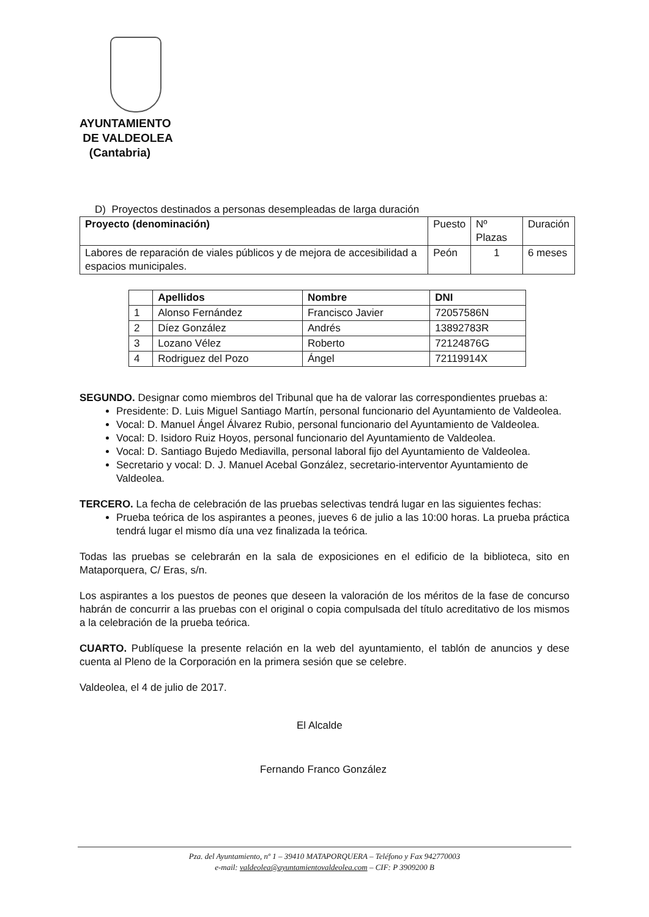AYUNTAMIENTO
DE VALDEOLEA
(Cantabria)
D) Proyectos destinados a personas desempleadas de larga duración
| Proyecto (denominación) | Puesto | Nº Plazas | Duración |
| Labores de reparación de viales públicos y de mejora de accesibilidad a espacios municipales. | Peón | 1 | 6 meses |
| | Apellidos | Nombre | DNI |
| --- | --- | --- | --- |
| 1 | Alonso Fernández | Francisco Javier | 72057586N |
| 2 | Díez González | Andrés | 13892783R |
| 3 | Lozano Vélez | Roberto | 72124876G |
| 4 | Rodriguez del Pozo | Ángel | 72119914X |
SEGUNDO. Designar como miembros del Tribunal que ha de valorar las correspondientes pruebas a:
Presidente: D. Luis Miguel Santiago Martín, personal funcionario del Ayuntamiento de Valdeolea.
Vocal: D. Manuel Ángel Álvarez Rubio, personal funcionario del Ayuntamiento de Valdeolea.
Vocal: D. Isidoro Ruiz Hoyos, personal funcionario del Ayuntamiento de Valdeolea.
Vocal: D. Santiago Bujedo Mediavilla, personal laboral fijo del Ayuntamiento de Valdeolea.
Secretario y vocal: D. J. Manuel Acebal González, secretario-interventor Ayuntamiento de Valdeolea.
TERCERO. La fecha de celebración de las pruebas selectivas tendrá lugar en las siguientes fechas:
Prueba teórica de los aspirantes a peones, jueves 6 de julio a las 10:00 horas. La prueba práctica tendrá lugar el mismo día una vez finalizada la teórica.
Todas las pruebas se celebrarán en la sala de exposiciones en el edificio de la biblioteca, sito en Mataporquera, C/ Eras, s/n.
Los aspirantes a los puestos de peones que deseen la valoración de los méritos de la fase de concurso habrán de concurrir a las pruebas con el original o copia compulsada del título acreditativo de los mismos a la celebración de la prueba teórica.
CUARTO. Publíquese la presente relación en la web del ayuntamiento, el tablón de anuncios y dese cuenta al Pleno de la Corporación en la primera sesión que se celebre.
Valdeolea, el 4 de julio de 2017.
El Alcalde
Fernando Franco González
Pza. del Ayuntamiento, nº 1 – 39410 MATAPORQUERA – Teléfono y Fax 942770003
e-mail: valdeolea@ayuntamientovaldeolea.com – CIF: P 3909200 B